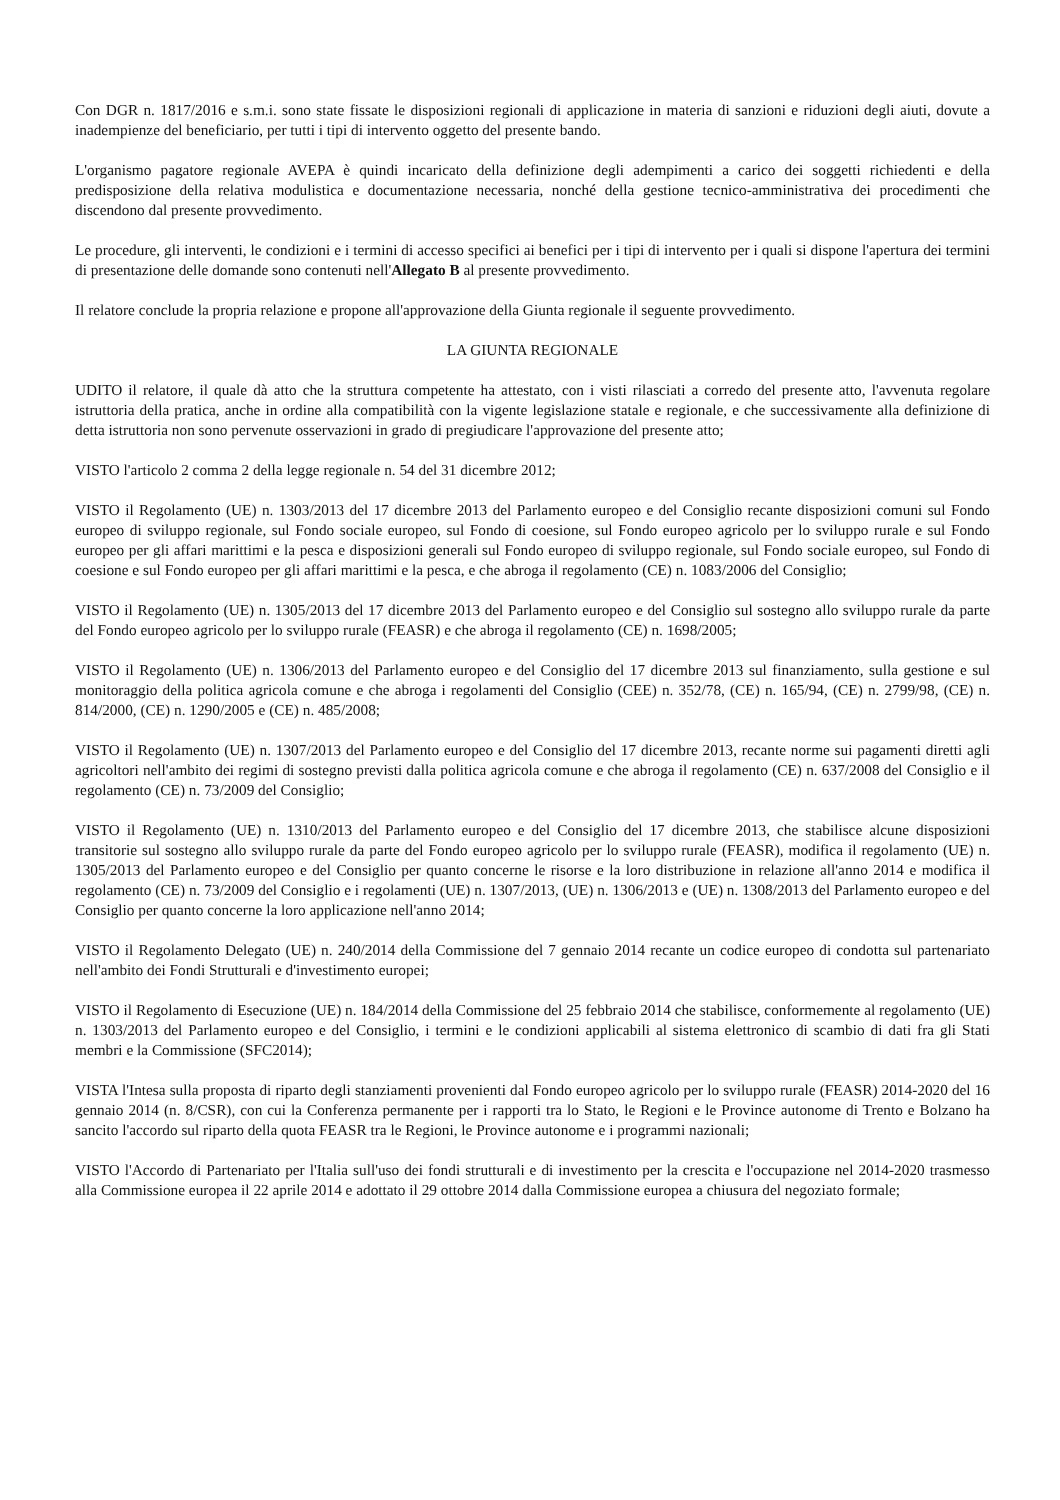Con DGR n. 1817/2016 e s.m.i. sono state fissate le disposizioni regionali di applicazione in materia di sanzioni e riduzioni degli aiuti, dovute a inadempienze del beneficiario, per tutti i tipi di intervento oggetto del presente bando.
L'organismo pagatore regionale AVEPA è quindi incaricato della definizione degli adempimenti a carico dei soggetti richiedenti e della predisposizione della relativa modulistica e documentazione necessaria, nonché della gestione tecnico-amministrativa dei procedimenti che discendono dal presente provvedimento.
Le procedure, gli interventi, le condizioni e i termini di accesso specifici ai benefici per i tipi di intervento per i quali si dispone l'apertura dei termini di presentazione delle domande sono contenuti nell'Allegato B al presente provvedimento.
Il relatore conclude la propria relazione e propone all'approvazione della Giunta regionale il seguente provvedimento.
LA GIUNTA REGIONALE
UDITO il relatore, il quale dà atto che la struttura competente ha attestato, con i visti rilasciati a corredo del presente atto, l'avvenuta regolare istruttoria della pratica, anche in ordine alla compatibilità con la vigente legislazione statale e regionale, e che successivamente alla definizione di detta istruttoria non sono pervenute osservazioni in grado di pregiudicare l'approvazione del presente atto;
VISTO l'articolo 2 comma 2 della legge regionale n. 54 del 31 dicembre 2012;
VISTO il Regolamento (UE) n. 1303/2013 del 17 dicembre 2013 del Parlamento europeo e del Consiglio recante disposizioni comuni sul Fondo europeo di sviluppo regionale, sul Fondo sociale europeo, sul Fondo di coesione, sul Fondo europeo agricolo per lo sviluppo rurale e sul Fondo europeo per gli affari marittimi e la pesca e disposizioni generali sul Fondo europeo di sviluppo regionale, sul Fondo sociale europeo, sul Fondo di coesione e sul Fondo europeo per gli affari marittimi e la pesca, e che abroga il regolamento (CE) n. 1083/2006 del Consiglio;
VISTO il Regolamento (UE) n. 1305/2013 del 17 dicembre 2013 del Parlamento europeo e del Consiglio sul sostegno allo sviluppo rurale da parte del Fondo europeo agricolo per lo sviluppo rurale (FEASR) e che abroga il regolamento (CE) n. 1698/2005;
VISTO il Regolamento (UE) n. 1306/2013 del Parlamento europeo e del Consiglio del 17 dicembre 2013 sul finanziamento, sulla gestione e sul monitoraggio della politica agricola comune e che abroga i regolamenti del Consiglio (CEE) n. 352/78, (CE) n. 165/94, (CE) n. 2799/98, (CE) n. 814/2000, (CE) n. 1290/2005 e (CE) n. 485/2008;
VISTO il Regolamento (UE) n. 1307/2013 del Parlamento europeo e del Consiglio del 17 dicembre 2013, recante norme sui pagamenti diretti agli agricoltori nell'ambito dei regimi di sostegno previsti dalla politica agricola comune e che abroga il regolamento (CE) n. 637/2008 del Consiglio e il regolamento (CE) n. 73/2009 del Consiglio;
VISTO il Regolamento (UE) n. 1310/2013 del Parlamento europeo e del Consiglio del 17 dicembre 2013, che stabilisce alcune disposizioni transitorie sul sostegno allo sviluppo rurale da parte del Fondo europeo agricolo per lo sviluppo rurale (FEASR), modifica il regolamento (UE) n. 1305/2013 del Parlamento europeo e del Consiglio per quanto concerne le risorse e la loro distribuzione in relazione all'anno 2014 e modifica il regolamento (CE) n. 73/2009 del Consiglio e i regolamenti (UE) n. 1307/2013, (UE) n. 1306/2013 e (UE) n. 1308/2013 del Parlamento europeo e del Consiglio per quanto concerne la loro applicazione nell'anno 2014;
VISTO il Regolamento Delegato (UE) n. 240/2014 della Commissione del 7 gennaio 2014 recante un codice europeo di condotta sul partenariato nell'ambito dei Fondi Strutturali e d'investimento europei;
VISTO il Regolamento di Esecuzione (UE) n. 184/2014 della Commissione del 25 febbraio 2014 che stabilisce, conformemente al regolamento (UE) n. 1303/2013 del Parlamento europeo e del Consiglio, i termini e le condizioni applicabili al sistema elettronico di scambio di dati fra gli Stati membri e la Commissione (SFC2014);
VISTA l'Intesa sulla proposta di riparto degli stanziamenti provenienti dal Fondo europeo agricolo per lo sviluppo rurale (FEASR) 2014-2020 del 16 gennaio 2014 (n. 8/CSR), con cui la Conferenza permanente per i rapporti tra lo Stato, le Regioni e le Province autonome di Trento e Bolzano ha sancito l'accordo sul riparto della quota FEASR tra le Regioni, le Province autonome e i programmi nazionali;
VISTO l'Accordo di Partenariato per l'Italia sull'uso dei fondi strutturali e di investimento per la crescita e l'occupazione nel 2014-2020 trasmesso alla Commissione europea il 22 aprile 2014 e adottato il 29 ottobre 2014 dalla Commissione europea a chiusura del negoziato formale;